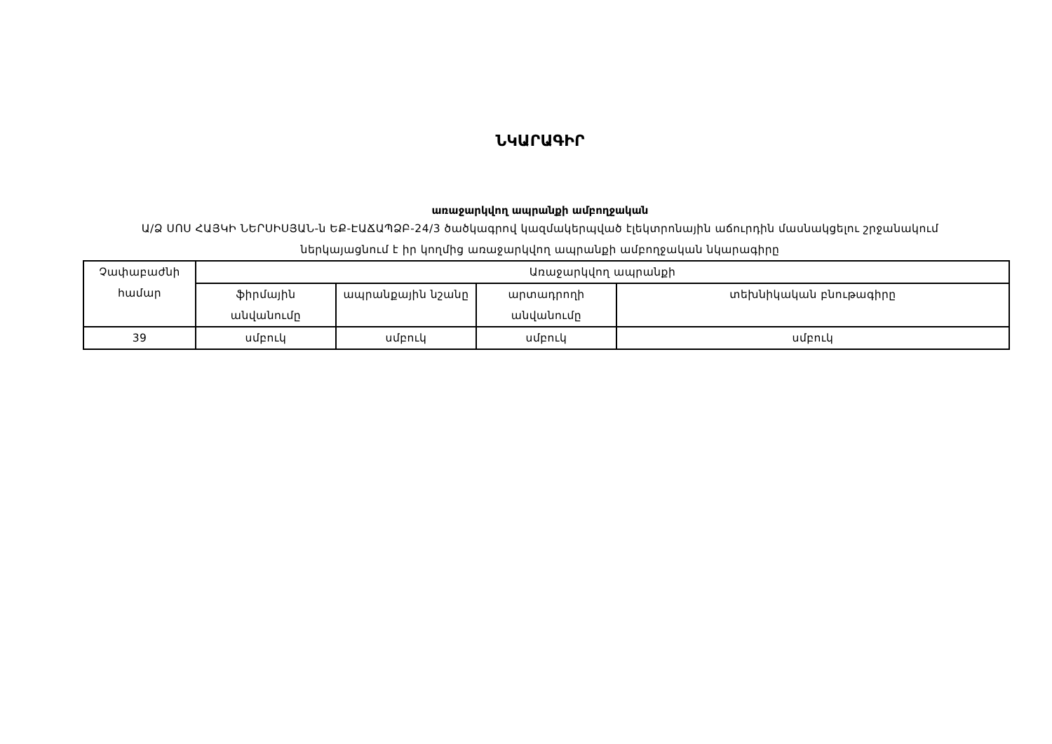ՆԿԱՐԱԳԻՐ
առաջարկվող ապրանքի ամբողջական
Ա/Ձ ՍՈՍ ՀԱՅԿԻ ՆԵՐՍԻՍՅԱՆ-ն ԵՔ-ԷԱՃԱՊՁԲ-24/3 ծածկագրով կազմակերպված էլեկտրոնային աճուրդին մասնակցելու շրջանակում ներկայացնում է իր կողմից առաջարկվող ապրանքի ամբողջական նկարագիրը
| Չափաբաժնի համար | Առաջարկվող ապրանքի | | | |
| --- | --- | --- | --- | --- |
| | ֆիրմային անվանումը | ապրանքային նշանը | արտադրողի անվանումը | տեխնիկական բնութագիրը |
| 39 | սմբուկ | սմբուկ | սմբուկ | սմբուկ |